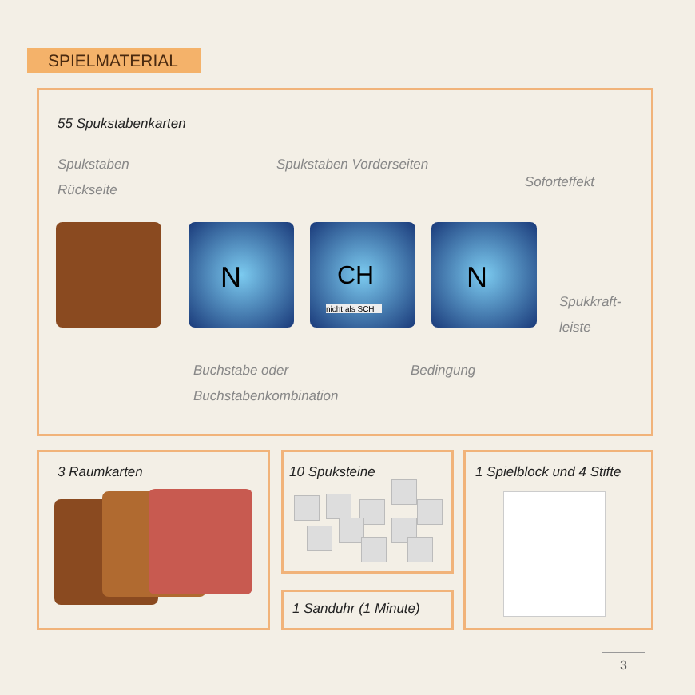SPIELMATERIAL
55 Spukstabenkarten
Spukstaben
Rückseite
Spukstaben Vorderseiten
Soforteffekt
N
CH
nicht als SCH
N
Spukkraft-
leiste
Buchstabe oder
Buchstabenkombination
Bedingung
3 Raumkarten 10 Spuksteine
1 Sanduhr (1 Minute)
1 Spielblock und 4 Stifte
3